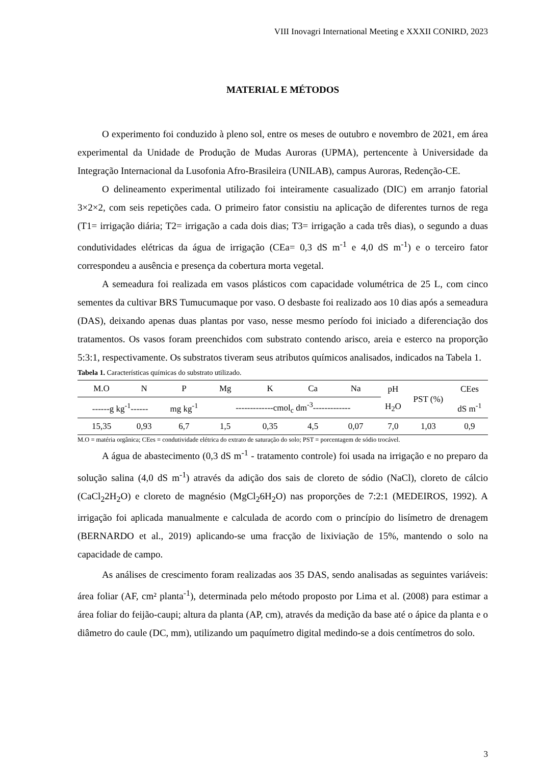VIII Inovagri International Meeting e XXXII CONIRD, 2023
MATERIAL E MÉTODOS
O experimento foi conduzido à pleno sol, entre os meses de outubro e novembro de 2021, em área experimental da Unidade de Produção de Mudas Auroras (UPMA), pertencente à Universidade da Integração Internacional da Lusofonia Afro-Brasileira (UNILAB), campus Auroras, Redenção-CE.
O delineamento experimental utilizado foi inteiramente casualizado (DIC) em arranjo fatorial 3×2×2, com seis repetições cada. O primeiro fator consistiu na aplicação de diferentes turnos de rega (T1= irrigação diária; T2= irrigação a cada dois dias; T3= irrigação a cada três dias), o segundo a duas condutividades elétricas da água de irrigação (CEa= 0,3 dS m<sup>-1</sup> e 4,0 dS m<sup>-1</sup>) e o terceiro fator correspondeu a ausência e presença da cobertura morta vegetal.
A semeadura foi realizada em vasos plásticos com capacidade volumétrica de 25 L, com cinco sementes da cultivar BRS Tumucumaque por vaso. O desbaste foi realizado aos 10 dias após a semeadura (DAS), deixando apenas duas plantas por vaso, nesse mesmo período foi iniciado a diferenciação dos tratamentos. Os vasos foram preenchidos com substrato contendo arisco, areia e esterco na proporção 5:3:1, respectivamente. Os substratos tiveram seus atributos químicos analisados, indicados na Tabela 1.
Tabela 1. Características químicas do substrato utilizado.
| M.O | N | P | Mg | K | Ca | Na | pH | PST (%) | CEes |
| ------g kg<sup>-1</sup>------ | | mg kg<sup>-1</sup> | -------------cmol<sub>c</sub> dm<sup>-3</sup>------------- | | | | H<sub>2</sub>O | | dS m<sup>-1</sup> |
| 15,35 | 0,93 | 6,7 | 1,5 | 0,35 | 4,5 | 0,07 | 7,0 | 1,03 | 0,9 |
M.O = matéria orgânica; CEes = condutividade elétrica do extrato de saturação do solo; PST = porcentagem de sódio trocável.
A água de abastecimento (0,3 dS m<sup>-1</sup> - tratamento controle) foi usada na irrigação e no preparo da solução salina (4,0 dS m<sup>-1</sup>) através da adição dos sais de cloreto de sódio (NaCl), cloreto de cálcio (CaCl<sub>2</sub>2H<sub>2</sub>O) e cloreto de magnésio (MgCl<sub>2</sub>6H<sub>2</sub>O) nas proporções de 7:2:1 (MEDEIROS, 1992). A irrigação foi aplicada manualmente e calculada de acordo com o princípio do lisímetro de drenagem (BERNARDO et al., 2019) aplicando-se uma fracção de lixiviação de 15%, mantendo o solo na capacidade de campo.
As análises de crescimento foram realizadas aos 35 DAS, sendo analisadas as seguintes variáveis: área foliar (AF, cm² planta<sup>-1</sup>), determinada pelo método proposto por Lima et al. (2008) para estimar a área foliar do feijão-caupi; altura da planta (AP, cm), através da medição da base até o ápice da planta e o diâmetro do caule (DC, mm), utilizando um paquímetro digital medindo-se a dois centímetros do solo.
3